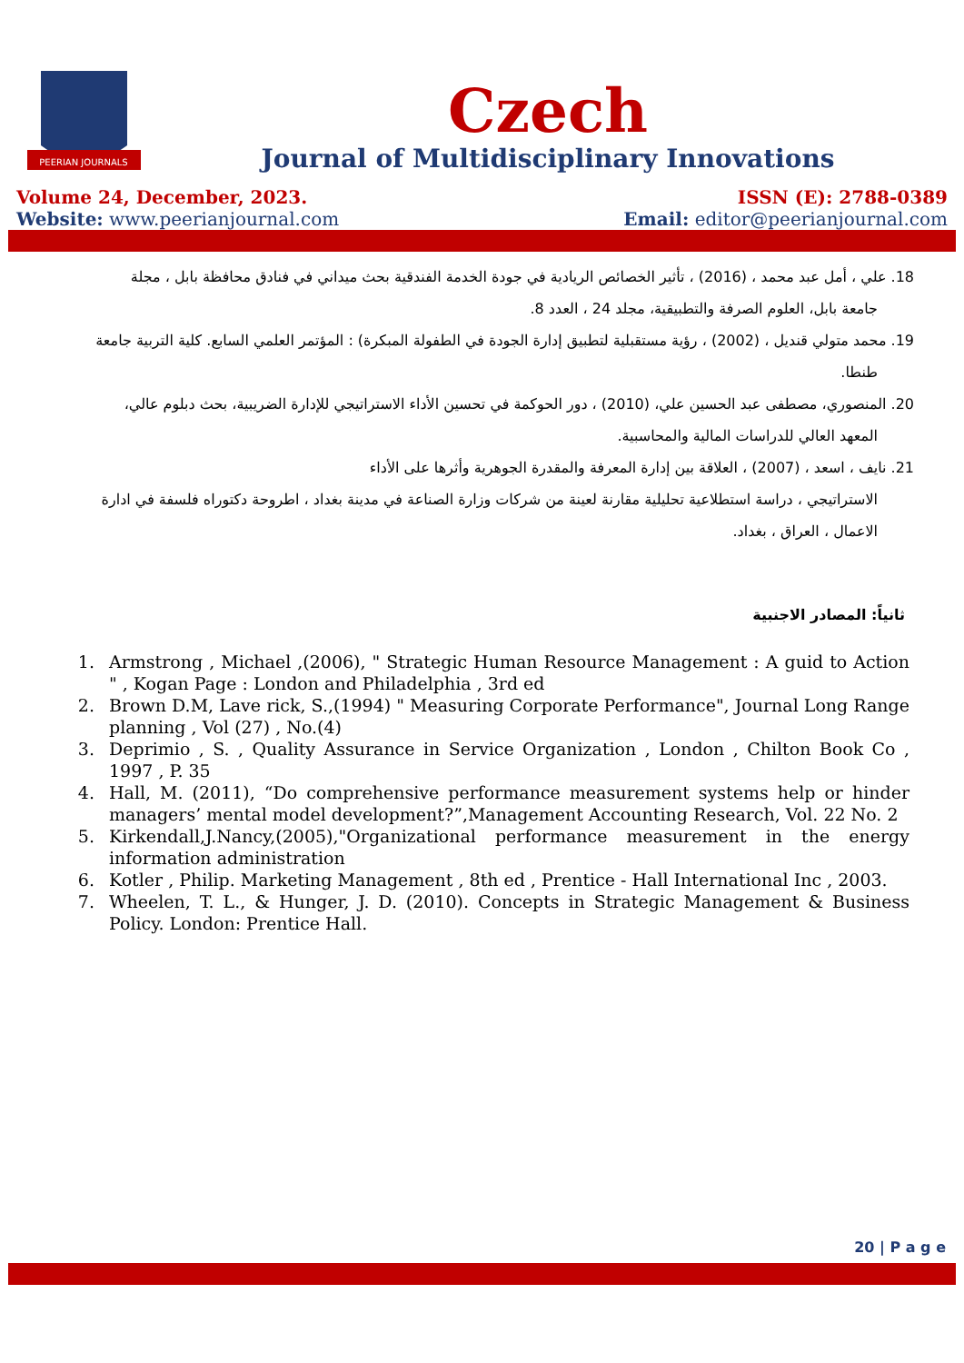PEERIAN JOURNALS
Czech
Journal of Multidisciplinary Innovations
Volume 24, December, 2023. ISSN (E): 2788-0389
Website: www.peerianjournal.com Email: editor@peerianjournal.com
18. علي ، أمل عبد محمد ، (2016) ، تأثير الخصائص الريادية في جودة الخدمة الفندقية بحث ميداني في فنادق محافظة بابل ، مجلة
جامعة بابل، العلوم الصرفة والتطبيقية، مجلد 24 ، العدد 8.
19. محمد متولي قنديل ، (2002) ، رؤية مستقبلية لتطبيق إدارة الجودة في الطفولة المبكرة) : المؤتمر العلمي السابع. كلية التربية جامعة
طنطا.
20. المنصوري، مصطفى عبد الحسين علي، (2010) ، دور الحوكمة في تحسين الأداء الاستراتيجي للإدارة الضريبية، بحث دبلوم عالي،
المعهد العالي للدراسات المالية والمحاسبية.
21. نايف ، اسعد ، (2007) ، العلاقة بين إدارة المعرفة والمقدرة الجوهرية وأثرها على الأداء
الاستراتيجي ، دراسة استطلاعية تحليلية مقارنة لعينة من شركات وزارة الصناعة في مدينة بغداد ، اطروحة دكتوراه فلسفة في ادارة
الاعمال ، العراق ، بغداد.
ثانياً: المصادر الاجنبية
1. Armstrong , Michael ,(2006), " Strategic Human Resource Management : A guid to Action " , Kogan Page : London and Philadelphia , 3rd ed
2. Brown D.M, Lave rick, S.,(1994) " Measuring Corporate Performance", Journal Long Range planning , Vol (27) , No.(4)
3. Deprimio , S. , Quality Assurance in Service Organization , London , Chilton Book Co , 1997 , P. 35
4. Hall, M. (2011), “Do comprehensive performance measurement systems help or hinder managers’ mental model development?”,Management Accounting Research, Vol. 22 No. 2
5. Kirkendall,J.Nancy,(2005),"Organizational performance measurement in the energy information administration
6. Kotler , Philip. Marketing Management , 8th ed , Prentice - Hall International Inc , 2003.
7. Wheelen, T. L., & Hunger, J. D. (2010). Concepts in Strategic Management & Business Policy. London: Prentice Hall.
20 | P a g e